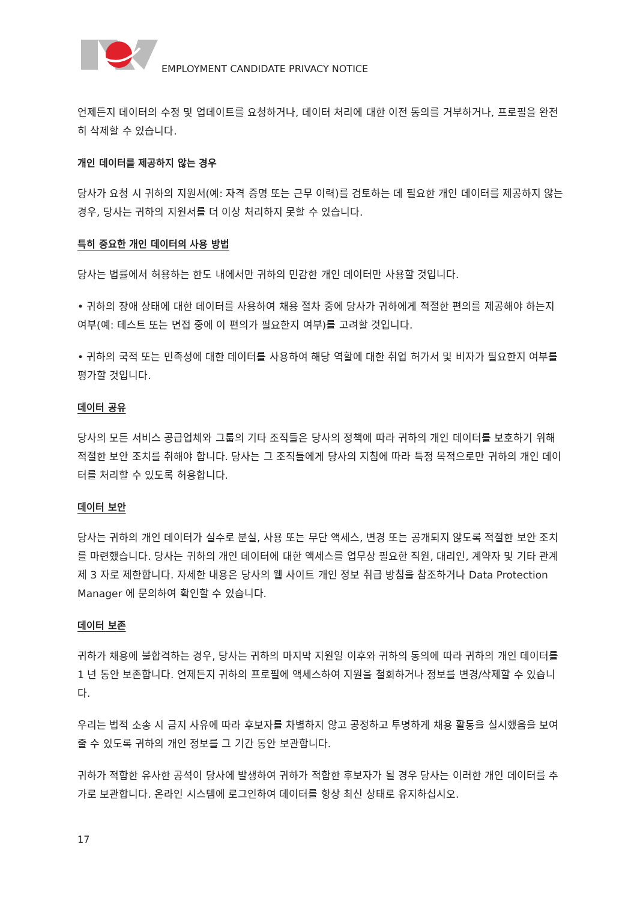EMPLOYMENT CANDIDATE PRIVACY NOTICE
언제든지 데이터의 수정 및 업데이트를 요청하거나, 데이터 처리에 대한 이전 동의를 거부하거나, 프로필을 완전히 삭제할 수 있습니다.
개인 데이터를 제공하지 않는 경우
당사가 요청 시 귀하의 지원서(예: 자격 증명 또는 근무 이력)를 검토하는 데 필요한 개인 데이터를 제공하지 않는 경우, 당사는 귀하의 지원서를 더 이상 처리하지 못할 수 있습니다.
특히 중요한 개인 데이터의 사용 방법
당사는 법률에서 허용하는 한도 내에서만 귀하의 민감한 개인 데이터만 사용할 것입니다.
• 귀하의 장애 상태에 대한 데이터를 사용하여 채용 절차 중에 당사가 귀하에게 적절한 편의를 제공해야 하는지 여부(예: 테스트 또는 면접 중에 이 편의가 필요한지 여부)를 고려할 것입니다.
• 귀하의 국적 또는 민족성에 대한 데이터를 사용하여 해당 역할에 대한 취업 허가서 및 비자가 필요한지 여부를 평가할 것입니다.
데이터 공유
당사의 모든 서비스 공급업체와 그룹의 기타 조직들은 당사의 정책에 따라 귀하의 개인 데이터를 보호하기 위해 적절한 보안 조치를 취해야 합니다. 당사는 그 조직들에게 당사의 지침에 따라 특정 목적으로만 귀하의 개인 데이터를 처리할 수 있도록 허용합니다.
데이터 보안
당사는 귀하의 개인 데이터가 실수로 분실, 사용 또는 무단 액세스, 변경 또는 공개되지 않도록 적절한 보안 조치를 마련했습니다. 당사는 귀하의 개인 데이터에 대한 액세스를 업무상 필요한 직원, 대리인, 계약자 및 기타 관계 제 3 자로 제한합니다. 자세한 내용은 당사의 웹 사이트 개인 정보 취급 방침을 참조하거나 Data Protection Manager 에 문의하여 확인할 수 있습니다.
데이터 보존
귀하가 채용에 불합격하는 경우, 당사는 귀하의 마지막 지원일 이후와 귀하의 동의에 따라 귀하의 개인 데이터를 1 년 동안 보존합니다. 언제든지 귀하의 프로필에 액세스하여 지원을 철회하거나 정보를 변경/삭제할 수 있습니다.
우리는 법적 소송 시 금지 사유에 따라 후보자를 차별하지 않고 공정하고 투명하게 채용 활동을 실시했음을 보여줄 수 있도록 귀하의 개인 정보를 그 기간 동안 보관합니다.
귀하가 적합한 유사한 공석이 당사에 발생하여 귀하가 적합한 후보자가 될 경우 당사는 이러한 개인 데이터를 추가로 보관합니다. 온라인 시스템에 로그인하여 데이터를 항상 최신 상태로 유지하십시오.
17